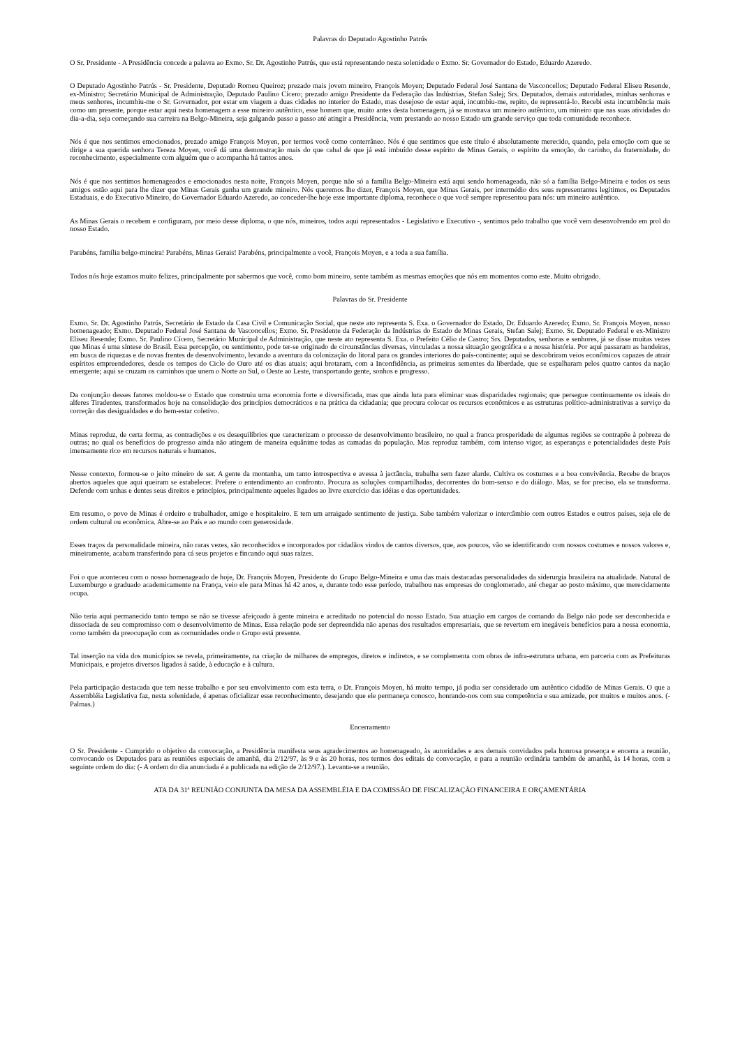Palavras do Deputado Agostinho Patrús
O Sr. Presidente - A Presidência concede a palavra ao Exmo. Sr. Dr. Agostinho Patrús, que está representando nesta solenidade o Exmo. Sr. Governador do Estado, Eduardo Azeredo.
O Deputado Agostinho Patrús - Sr. Presidente, Deputado Romeu Queiroz; prezado mais jovem mineiro, François Moyen; Deputado Federal José Santana de Vasconcellos; Deputado Federal Eliseu Resende, ex-Ministro; Secretário Municipal de Administração, Deputado Paulino Cícero; prezado amigo Presidente da Federação das Indústrias, Stefan Salej; Srs. Deputados, demais autoridades, minhas senhoras e meus senhores, incumbiu-me o Sr. Governador, por estar em viagem a duas cidades no interior do Estado, mas desejoso de estar aqui, incumbiu-me, repito, de representá-lo. Recebi esta incumbência mais como um presente, porque estar aqui nesta homenagem a esse mineiro autêntico, esse homem que, muito antes desta homenagem, já se mostrava um mineiro autêntico, um mineiro que nas suas atividades do dia-a-dia, seja começando sua carreira na Belgo-Mineira, seja galgando passo a passo até atingir a Presidência, vem prestando ao nosso Estado um grande serviço que toda comunidade reconhece.
Nós é que nos sentimos emocionados, prezado amigo François Moyen, por termos você como conterrâneo. Nós é que sentimos que este título é absolutamente merecido, quando, pela emoção com que se dirige a sua querida senhora Tereza Moyen, você dá uma demonstração mais do que cabal de que já está imbuído desse espírito de Minas Gerais, o espírito da emoção, do carinho, da fraternidade, do reconhecimento, especialmente com alguém que o acompanha há tantos anos.
Nós é que nos sentimos homenageados e emocionados nesta noite, François Moyen, porque não só a família Belgo-Mineira está aqui sendo homenageada, não só a família Belgo-Mineira e todos os seus amigos estão aqui para lhe dizer que Minas Gerais ganha um grande mineiro. Nós queremos lhe dizer, François Moyen, que Minas Gerais, por intermédio dos seus representantes legítimos, os Deputados Estaduais, e do Executivo Mineiro, do Governador Eduardo Azeredo, ao conceder-lhe hoje esse importante diploma, reconhece o que você sempre representou para nós: um mineiro autêntico.
As Minas Gerais o recebem e configuram, por meio desse diploma, o que nós, mineiros, todos aqui representados - Legislativo e Executivo -, sentimos pelo trabalho que você vem desenvolvendo em prol do nosso Estado.
Parabéns, família belgo-mineira! Parabéns, Minas Gerais! Parabéns, principalmente a você, François Moyen, e a toda a sua família.
Todos nós hoje estamos muito felizes, principalmente por sabermos que você, como bom mineiro, sente também as mesmas emoções que nós em momentos como este. Muito obrigado.
Palavras do Sr. Presidente
Exmo. Sr. Dr. Agostinho Patrús, Secretário de Estado da Casa Civil e Comunicação Social, que neste ato representa S. Exa. o Governador do Estado, Dr. Eduardo Azeredo; Exmo. Sr. François Moyen, nosso homenageado; Exmo. Deputado Federal José Santana de Vasconcellos; Exmo. Sr. Presidente da Federação da Indústrias do Estado de Minas Gerais, Stefan Salej; Exmo. Sr. Deputado Federal e ex-Ministro Eliseu Resende; Exmo. Sr. Paulino Cícero, Secretário Municipal de Administração, que neste ato representa S. Exa. o Prefeito Célio de Castro; Srs. Deputados, senhoras e senhores, já se disse muitas vezes que Minas é uma síntese do Brasil. Essa percepção, ou sentimento, pode ter-se originado de circunstâncias diversas, vinculadas a nossa situação geográfica e a nossa história. Por aqui passaram as bandeiras, em busca de riquezas e de novas frentes de desenvolvimento, levando a aventura da colonização do litoral para os grandes interiores do país-continente; aqui se descobriram veios econômicos capazes de atrair espíritos empreendedores, desde os tempos do Ciclo do Ouro até os dias atuais; aqui brotaram, com a Inconfidência, as primeiras sementes da liberdade, que se espalharam pelos quatro cantos da nação emergente; aqui se cruzam os caminhos que unem o Norte ao Sul, o Oeste ao Leste, transportando gente, sonhos e progresso.
Da conjunção desses fatores moldou-se o Estado que construiu uma economia forte e diversificada, mas que ainda luta para eliminar suas disparidades regionais; que persegue continuamente os ideais do alferes Tiradentes, transformados hoje na consolidação dos princípios democráticos e na prática da cidadania; que procura colocar os recursos econômicos e as estruturas político-administrativas a serviço da correção das desigualdades e do bem-estar coletivo.
Minas reproduz, de certa forma, as contradições e os desequilíbrios que caracterizam o processo de desenvolvimento brasileiro, no qual a franca prosperidade de algumas regiões se contrapõe à pobreza de outras; no qual os benefícios do progresso ainda não atingem de maneira equânime todas as camadas da população. Mas reproduz também, com intenso vigor, as esperanças e potencialidades deste País imensamente rico em recursos naturais e humanos.
Nesse contexto, formou-se o jeito mineiro de ser. A gente da montanha, um tanto introspectiva e avessa à jactância, trabalha sem fazer alarde. Cultiva os costumes e a boa convivência. Recebe de braços abertos aqueles que aqui queiram se estabelecer. Prefere o entendimento ao confronto. Procura as soluções compartilhadas, decorrentes do bom-senso e do diálogo. Mas, se for preciso, ela se transforma. Defende com unhas e dentes seus direitos e princípios, principalmente aqueles ligados ao livre exercício das idéias e das oportunidades.
Em resumo, o povo de Minas é ordeiro e trabalhador, amigo e hospitaleiro. E tem um arraigado sentimento de justiça. Sabe também valorizar o intercâmbio com outros Estados e outros países, seja ele de ordem cultural ou econômica. Abre-se ao País e ao mundo com generosidade.
Esses traços da personalidade mineira, não raras vezes, são reconhecidos e incorporados por cidadãos vindos de cantos diversos, que, aos poucos, vão se identificando com nossos costumes e nossos valores e, mineiramente, acabam transferindo para cá seus projetos e fincando aqui suas raízes.
Foi o que aconteceu com o nosso homenageado de hoje, Dr. François Moyen, Presidente do Grupo Belgo-Mineira e uma das mais destacadas personalidades da siderurgia brasileira na atualidade. Natural de Luxemburgo e graduado academicamente na França, veio ele para Minas há 42 anos, e, durante todo esse período, trabalhou nas empresas do conglomerado, até chegar ao posto máximo, que merecidamente ocupa.
Não teria aqui permanecido tanto tempo se não se tivesse afeiçoado à gente mineira e acreditado no potencial do nosso Estado. Sua atuação em cargos de comando da Belgo não pode ser desconhecida e dissociada de seu compromisso com o desenvolvimento de Minas. Essa relação pode ser depreendida não apenas dos resultados empresariais, que se revertem em inegáveis benefícios para a nossa economia, como também da preocupação com as comunidades onde o Grupo está presente.
Tal inserção na vida dos municípios se revela, primeiramente, na criação de milhares de empregos, diretos e indiretos, e se complementa com obras de infra-estrutura urbana, em parceria com as Prefeituras Municipais, e projetos diversos ligados à saúde, à educação e à cultura.
Pela participação destacada que tem nesse trabalho e por seu envolvimento com esta terra, o Dr. François Moyen, há muito tempo, já podia ser considerado um autêntico cidadão de Minas Gerais. O que a Assembléia Legislativa faz, nesta solenidade, é apenas oficializar esse reconhecimento, desejando que ele permaneça conosco, honrando-nos com sua competência e sua amizade, por muitos e muitos anos. (- Palmas.)
Encerramento
O Sr. Presidente - Cumprido o objetivo da convocação, a Presidência manifesta seus agradecimentos ao homenageado, às autoridades e aos demais convidados pela honrosa presença e encerra a reunião, convocando os Deputados para as reuniões especiais de amanhã, dia 2/12/97, às 9 e às 20 horas, nos termos dos editais de convocação, e para a reunião ordinária também de amanhã, às 14 horas, com a seguinte ordem do dia: (- A ordem do dia anunciada é a publicada na edição de 2/12/97.). Levanta-se a reunião.
ATA DA 31ª REUNIÃO CONJUNTA DA MESA DA ASSEMBLÉIA E DA COMISSÃO DE FISCALIZAÇÃO FINANCEIRA E ORÇAMENTÁRIA